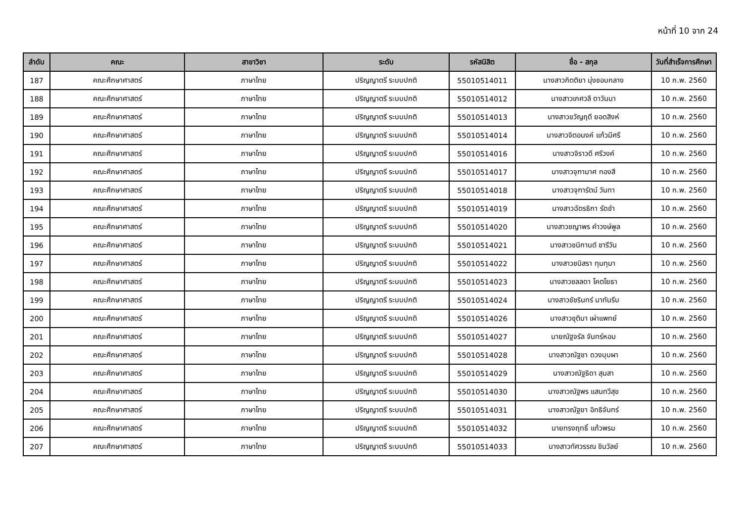หน้าที่ 10 จาก 24
| ลำดับ | คณะ | สาขาวิชา | ระดับ | รหัสนิสิต | ชื่อ - สกุล | วันที่สำเร็จการศึกษา |
| --- | --- | --- | --- | --- | --- | --- |
| 187 | คณะศึกษาศาสตร์ | ภาษาไทย | ปริญญาตรี ระบบปกติ | 55010514011 | นางสาวกิตติยา มุ่งชอบกลาง | 10 ก.พ. 2560 |
| 188 | คณะศึกษาศาสตร์ | ภาษาไทย | ปริญญาตรี ระบบปกติ | 55010514012 | นางสาวเกศวลี ดาวันนา | 10 ก.พ. 2560 |
| 189 | คณะศึกษาศาสตร์ | ภาษาไทย | ปริญญาตรี ระบบปกติ | 55010514013 | นางสาวขวัญฤดี ยอดสิงห์ | 10 ก.พ. 2560 |
| 190 | คณะศึกษาศาสตร์ | ภาษาไทย | ปริญญาตรี ระบบปกติ | 55010514014 | นางสาวจิตอนงค์ แก้วมีศรี | 10 ก.พ. 2560 |
| 191 | คณะศึกษาศาสตร์ | ภาษาไทย | ปริญญาตรี ระบบปกติ | 55010514016 | นางสาวจิราวดี ศรีวงค์ | 10 ก.พ. 2560 |
| 192 | คณะศึกษาศาสตร์ | ภาษาไทย | ปริญญาตรี ระบบปกติ | 55010514017 | นางสาวจุฑามาศ ทองสี | 10 ก.พ. 2560 |
| 193 | คณะศึกษาศาสตร์ | ภาษาไทย | ปริญญาตรี ระบบปกติ | 55010514018 | นางสาวจุฑารัตน์ วันทา | 10 ก.พ. 2560 |
| 194 | คณะศึกษาศาสตร์ | ภาษาไทย | ปริญญาตรี ระบบปกติ | 55010514019 | นางสาวฉัตรธิกา รัดชำ | 10 ก.พ. 2560 |
| 195 | คณะศึกษาศาสตร์ | ภาษาไทย | ปริญญาตรี ระบบปกติ | 55010514020 | นางสาวชญาพร คำวงษ์พูล | 10 ก.พ. 2560 |
| 196 | คณะศึกษาศาสตร์ | ภาษาไทย | ปริญญาตรี ระบบปกติ | 55010514021 | นางสาวชนิกานต์ ชารีวัน | 10 ก.พ. 2560 |
| 197 | คณะศึกษาศาสตร์ | ภาษาไทย | ปริญญาตรี ระบบปกติ | 55010514022 | นางสาวชนิสรา ทุมทุมา | 10 ก.พ. 2560 |
| 198 | คณะศึกษาศาสตร์ | ภาษาไทย | ปริญญาตรี ระบบปกติ | 55010514023 | นางสาวชลลดา โคตโยธา | 10 ก.พ. 2560 |
| 199 | คณะศึกษาศาสตร์ | ภาษาไทย | ปริญญาตรี ระบบปกติ | 55010514024 | นางสาวชัชรินทร์ นาทันรีบ | 10 ก.พ. 2560 |
| 200 | คณะศึกษาศาสตร์ | ภาษาไทย | ปริญญาตรี ระบบปกติ | 55010514026 | นางสาวชุติมา เผ่าแพทย์ | 10 ก.พ. 2560 |
| 201 | คณะศึกษาศาสตร์ | ภาษาไทย | ปริญญาตรี ระบบปกติ | 55010514027 | นายณัฐจรัล จันทร์หอม | 10 ก.พ. 2560 |
| 202 | คณะศึกษาศาสตร์ | ภาษาไทย | ปริญญาตรี ระบบปกติ | 55010514028 | นางสาวณัฐชา ดวงบุบผา | 10 ก.พ. 2560 |
| 203 | คณะศึกษาศาสตร์ | ภาษาไทย | ปริญญาตรี ระบบปกติ | 55010514029 | นางสาวณัฐธิดา สุมสา | 10 ก.พ. 2560 |
| 204 | คณะศึกษาศาสตร์ | ภาษาไทย | ปริญญาตรี ระบบปกติ | 55010514030 | นางสาวณัฐพร แสนทวีสุข | 10 ก.พ. 2560 |
| 205 | คณะศึกษาศาสตร์ | ภาษาไทย | ปริญญาตรี ระบบปกติ | 55010514031 | นางสาวณัฐยา อิทธิจันทร์ | 10 ก.พ. 2560 |
| 206 | คณะศึกษาศาสตร์ | ภาษาไทย | ปริญญาตรี ระบบปกติ | 55010514032 | นายทรงฤทธิ์ แก้วพรม | 10 ก.พ. 2560 |
| 207 | คณะศึกษาศาสตร์ | ภาษาไทย | ปริญญาตรี ระบบปกติ | 55010514033 | นางสาวทัศวรรณ ชินวัลย์ | 10 ก.พ. 2560 |